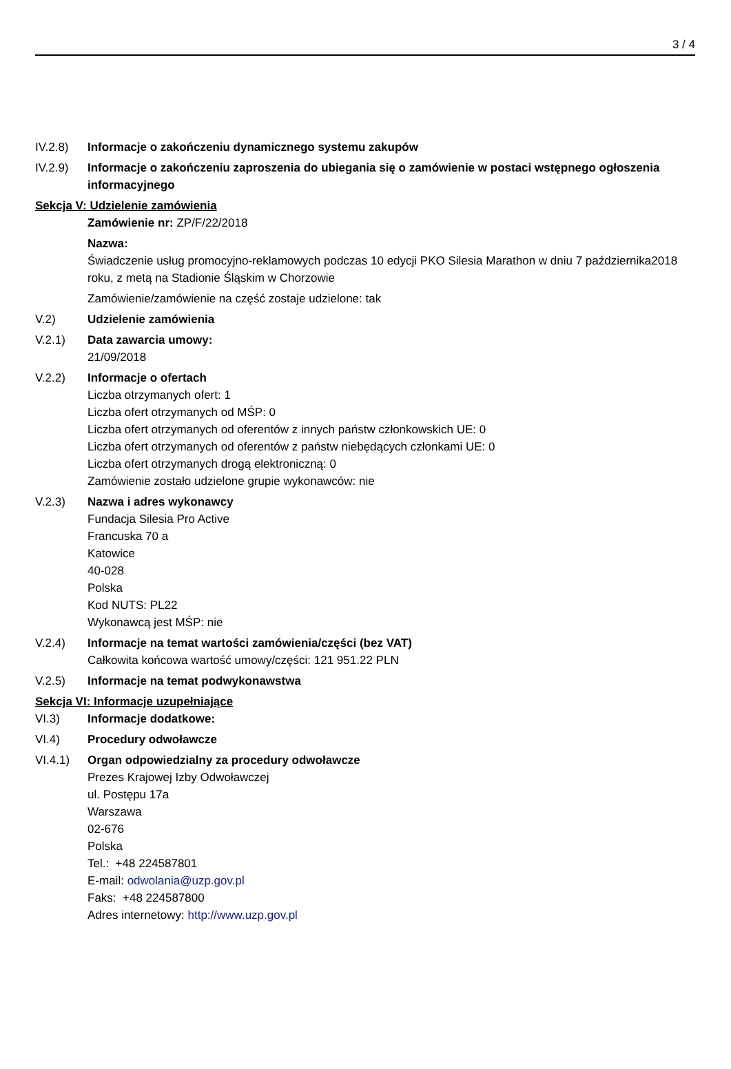3 / 4
IV.2.8) Informacje o zakończeniu dynamicznego systemu zakupów
IV.2.9) Informacje o zakończeniu zaproszenia do ubiegania się o zamówienie w postaci wstępnego ogłoszenia informacyjnego
Sekcja V: Udzielenie zamówienia
Zamówienie nr: ZP/F/22/2018
Nazwa:
Świadczenie usług promocyjno-reklamowych podczas 10 edycji PKO Silesia Marathon w dniu 7 października2018 roku, z metą na Stadionie Śląskim w Chorzowie
Zamówienie/zamówienie na część zostaje udzielone: tak
V.2) Udzielenie zamówienia
V.2.1) Data zawarcia umowy:
21/09/2018
V.2.2) Informacje o ofertach
Liczba otrzymanych ofert: 1
Liczba ofert otrzymanych od MŚP: 0
Liczba ofert otrzymanych od oferentów z innych państw członkowskich UE: 0
Liczba ofert otrzymanych od oferentów z państw niebędących członkami UE: 0
Liczba ofert otrzymanych drogą elektroniczną: 0
Zamówienie zostało udzielone grupie wykonawców: nie
V.2.3) Nazwa i adres wykonawcy
Fundacja Silesia Pro Active
Francuska 70 a
Katowice
40-028
Polska
Kod NUTS: PL22
Wykonawcą jest MŚP: nie
V.2.4) Informacje na temat wartości zamówienia/części (bez VAT)
Całkowita końcowa wartość umowy/części: 121 951.22 PLN
V.2.5) Informacje na temat podwykonawstwa
Sekcja VI: Informacje uzupełniające
VI.3) Informacje dodatkowe:
VI.4) Procedury odwoławcze
VI.4.1) Organ odpowiedzialny za procedury odwoławcze
Prezes Krajowej Izby Odwoławczej
ul. Postępu 17a
Warszawa
02-676
Polska
Tel.: +48 224587801
E-mail: odwolania@uzp.gov.pl
Faks: +48 224587800
Adres internetowy: http://www.uzp.gov.pl